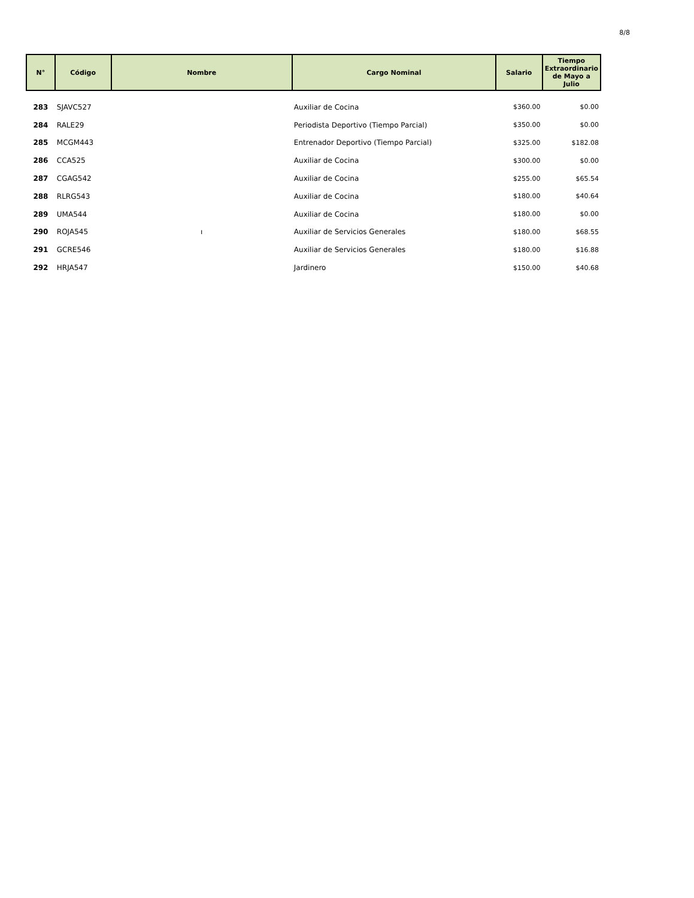8/8
| N° | Código | Nombre | Cargo Nominal | Salario | Tiempo Extraordinario de Mayo a Julio |
| --- | --- | --- | --- | --- | --- |
| 283 | SJAVC527 | | Auxiliar de Cocina | $360.00 | $0.00 |
| 284 | RALE29 | | Periodista Deportivo (Tiempo Parcial) | $350.00 | $0.00 |
| 285 | MCGM443 | | Entrenador Deportivo (Tiempo Parcial) | $325.00 | $182.08 |
| 286 | CCA525 | | Auxiliar de Cocina | $300.00 | $0.00 |
| 287 | CGAG542 | | Auxiliar de Cocina | $255.00 | $65.54 |
| 288 | RLRG543 | | Auxiliar de Cocina | $180.00 | $40.64 |
| 289 | UMA544 | | Auxiliar de Cocina | $180.00 | $0.00 |
| 290 | ROJA545 | ı | Auxiliar de Servicios Generales | $180.00 | $68.55 |
| 291 | GCRE546 | | Auxiliar de Servicios Generales | $180.00 | $16.88 |
| 292 | HRJA547 | | Jardinero | $150.00 | $40.68 |